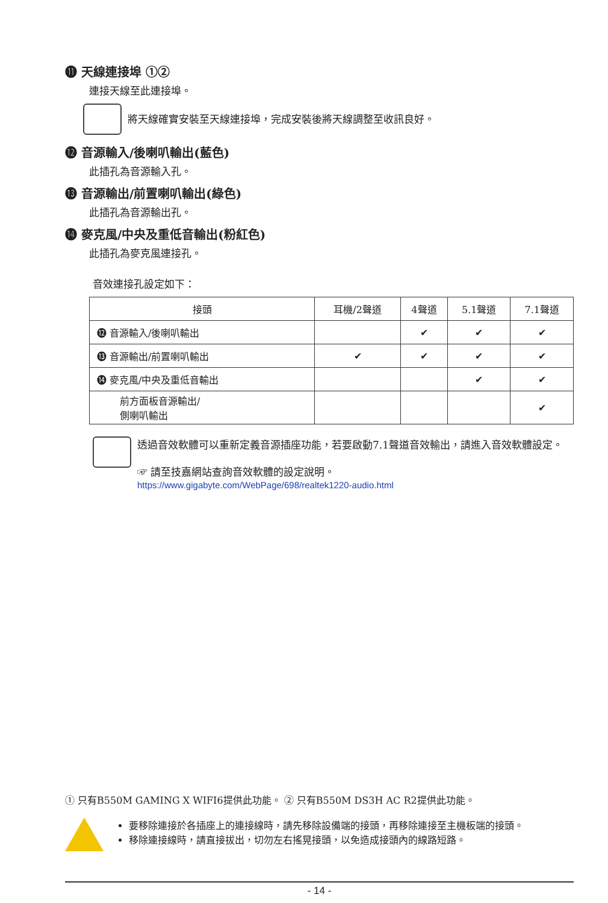⓫ 天線連接埠 ①②
連接天線至此連接埠。
將天線確實安裝至天線連接埠，完成安裝後將天線調整至收訊良好。
⓬ 音源輸入/後喇叭輸出(藍色)
此插孔為音源輸入孔。
⓭ 音源輸出/前置喇叭輸出(綠色)
此插孔為音源輸出孔。
⓮ 麥克風/中央及重低音輸出(粉紅色)
此插孔為麥克風連接孔。
音效連接孔設定如下：
| 接頭 | 耳機/2聲道 | 4聲道 | 5.1聲道 | 7.1聲道 |
| --- | --- | --- | --- | --- |
| ⓬ 音源輸入/後喇叭輸出 | | ✔ | ✔ | ✔ |
| ⓭ 音源輸出/前置喇叭輸出 | ✔ | ✔ | ✔ | ✔ |
| ⓮ 麥克風/中央及重低音輸出 | | | ✔ | ✔ |
| 前方面板音源輸出/ 側喇叭輸出 | | | | ✔ |
透過音效軟體可以重新定義音源插座功能，若要啟動7.1聲道音效輸出，請進入音效軟體設定。
☞ 請至技嘉網站查詢音效軟體的設定說明。
https://www.gigabyte.com/WebPage/698/realtek1220-audio.html
① 只有B550M GAMING X WIFI6提供此功能。 ② 只有B550M DS3H AC R2提供此功能。
要移除連接於各插座上的連接線時，請先移除設備端的接頭，再移除連接至主機板端的接頭。
移除連接線時，請直接拔出，切勿左右搖晃接頭，以免造成接頭內的線路短路。
- 14 -